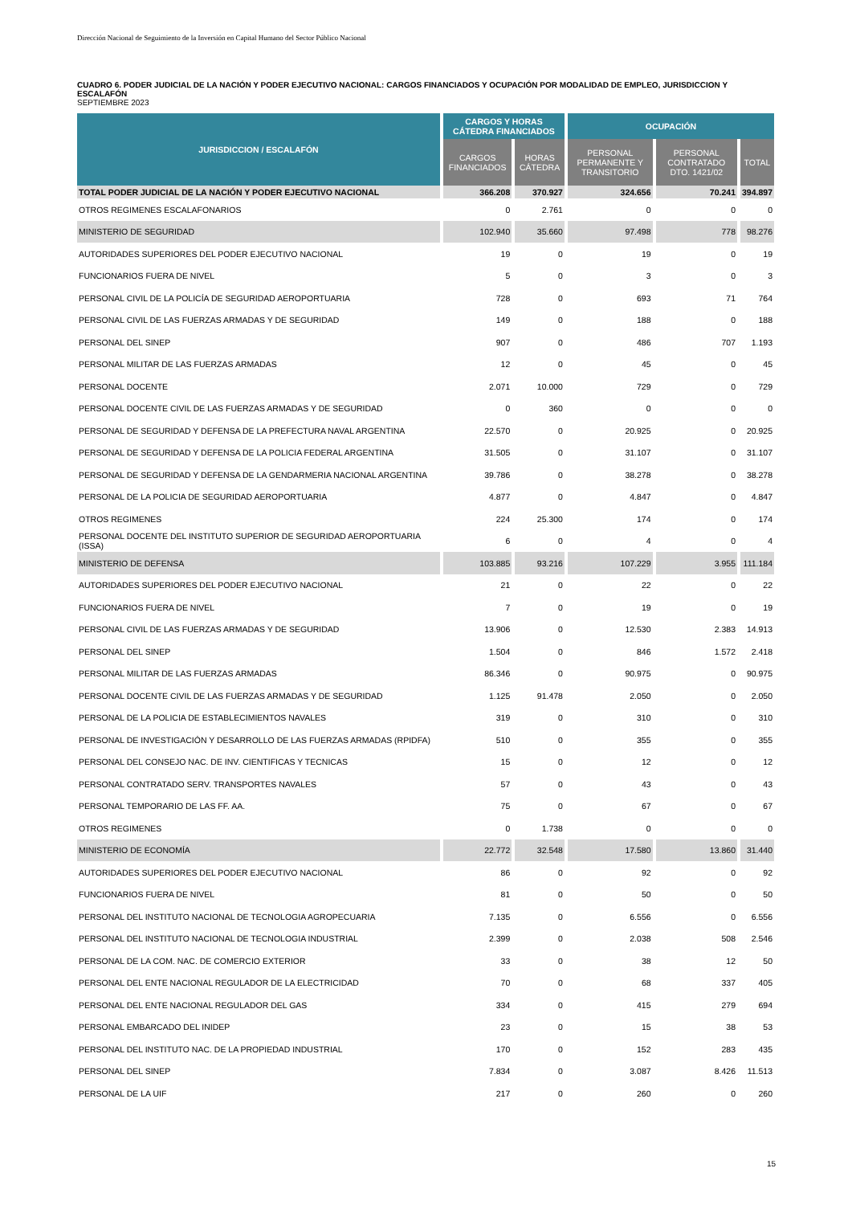Dirección Nacional de Seguimiento de la Inversión en Capital Humano del Sector Público Nacional
CUADRO 6. PODER JUDICIAL DE LA NACIÓN Y PODER EJECUTIVO NACIONAL: CARGOS FINANCIADOS Y OCUPACIÓN POR MODALIDAD DE EMPLEO, JURISDICCION Y ESCALAFÓN
SEPTIEMBRE 2023
| JURISDICCION / ESCALAFÓN | CARGOS Y HORAS CÁTEDRA FINANCIADOS | | OCUPACIÓN | | |
| --- | --- | --- | --- | --- | --- |
| | CARGOS FINANCIADOS | HORAS CÁTEDRA | PERSONAL PERMANENTE Y TRANSITORIO | PERSONAL CONTRATADO DTO. 1421/02 | TOTAL |
| TOTAL PODER JUDICIAL DE LA NACIÓN Y PODER EJECUTIVO NACIONAL | 366.208 | 370.927 | 324.656 | 70.241 | 394.897 |
| OTROS REGIMENES ESCALAFONARIOS | 0 | 2.761 | 0 | 0 | 0 |
| MINISTERIO DE SEGURIDAD | 102.940 | 35.660 | 97.498 | 778 | 98.276 |
| AUTORIDADES SUPERIORES DEL PODER EJECUTIVO NACIONAL | 19 | 0 | 19 | 0 | 19 |
| FUNCIONARIOS FUERA DE NIVEL | 5 | 0 | 3 | 0 | 3 |
| PERSONAL CIVIL DE LA POLICÍA DE SEGURIDAD AEROPORTUARIA | 728 | 0 | 693 | 71 | 764 |
| PERSONAL CIVIL DE LAS FUERZAS ARMADAS Y DE SEGURIDAD | 149 | 0 | 188 | 0 | 188 |
| PERSONAL DEL SINEP | 907 | 0 | 486 | 707 | 1.193 |
| PERSONAL MILITAR DE LAS FUERZAS ARMADAS | 12 | 0 | 45 | 0 | 45 |
| PERSONAL DOCENTE | 2.071 | 10.000 | 729 | 0 | 729 |
| PERSONAL DOCENTE CIVIL DE LAS FUERZAS ARMADAS Y DE SEGURIDAD | 0 | 360 | 0 | 0 | 0 |
| PERSONAL DE SEGURIDAD Y DEFENSA DE LA PREFECTURA NAVAL ARGENTINA | 22.570 | 0 | 20.925 | 0 | 20.925 |
| PERSONAL DE SEGURIDAD Y DEFENSA DE LA POLICIA FEDERAL ARGENTINA | 31.505 | 0 | 31.107 | 0 | 31.107 |
| PERSONAL DE SEGURIDAD Y DEFENSA DE LA GENDARMERIA NACIONAL ARGENTINA | 39.786 | 0 | 38.278 | 0 | 38.278 |
| PERSONAL DE LA POLICIA DE SEGURIDAD AEROPORTUARIA | 4.877 | 0 | 4.847 | 0 | 4.847 |
| OTROS REGIMENES | 224 | 25.300 | 174 | 0 | 174 |
| PERSONAL DOCENTE DEL INSTITUTO SUPERIOR DE SEGURIDAD AEROPORTUARIA (ISSA) | 6 | 0 | 4 | 0 | 4 |
| MINISTERIO DE DEFENSA | 103.885 | 93.216 | 107.229 | 3.955 | 111.184 |
| AUTORIDADES SUPERIORES DEL PODER EJECUTIVO NACIONAL | 21 | 0 | 22 | 0 | 22 |
| FUNCIONARIOS FUERA DE NIVEL | 7 | 0 | 19 | 0 | 19 |
| PERSONAL CIVIL DE LAS FUERZAS ARMADAS Y DE SEGURIDAD | 13.906 | 0 | 12.530 | 2.383 | 14.913 |
| PERSONAL DEL SINEP | 1.504 | 0 | 846 | 1.572 | 2.418 |
| PERSONAL MILITAR DE LAS FUERZAS ARMADAS | 86.346 | 0 | 90.975 | 0 | 90.975 |
| PERSONAL DOCENTE CIVIL DE LAS FUERZAS ARMADAS Y DE SEGURIDAD | 1.125 | 91.478 | 2.050 | 0 | 2.050 |
| PERSONAL DE LA POLICIA DE ESTABLECIMIENTOS NAVALES | 319 | 0 | 310 | 0 | 310 |
| PERSONAL DE INVESTIGACIÓN Y DESARROLLO DE LAS FUERZAS ARMADAS (RPIDFA) | 510 | 0 | 355 | 0 | 355 |
| PERSONAL DEL CONSEJO NAC. DE INV. CIENTIFICAS Y TECNICAS | 15 | 0 | 12 | 0 | 12 |
| PERSONAL CONTRATADO SERV. TRANSPORTES NAVALES | 57 | 0 | 43 | 0 | 43 |
| PERSONAL TEMPORARIO DE LAS FF. AA. | 75 | 0 | 67 | 0 | 67 |
| OTROS REGIMENES | 0 | 1.738 | 0 | 0 | 0 |
| MINISTERIO DE ECONOMÍA | 22.772 | 32.548 | 17.580 | 13.860 | 31.440 |
| AUTORIDADES SUPERIORES DEL PODER EJECUTIVO NACIONAL | 86 | 0 | 92 | 0 | 92 |
| FUNCIONARIOS FUERA DE NIVEL | 81 | 0 | 50 | 0 | 50 |
| PERSONAL DEL INSTITUTO NACIONAL DE TECNOLOGIA AGROPECUARIA | 7.135 | 0 | 6.556 | 0 | 6.556 |
| PERSONAL DEL INSTITUTO NACIONAL DE TECNOLOGIA INDUSTRIAL | 2.399 | 0 | 2.038 | 508 | 2.546 |
| PERSONAL DE LA COM. NAC. DE COMERCIO EXTERIOR | 33 | 0 | 38 | 12 | 50 |
| PERSONAL DEL ENTE NACIONAL REGULADOR DE LA ELECTRICIDAD | 70 | 0 | 68 | 337 | 405 |
| PERSONAL DEL ENTE NACIONAL REGULADOR DEL GAS | 334 | 0 | 415 | 279 | 694 |
| PERSONAL EMBARCADO DEL INIDEP | 23 | 0 | 15 | 38 | 53 |
| PERSONAL DEL INSTITUTO NAC. DE LA PROPIEDAD INDUSTRIAL | 170 | 0 | 152 | 283 | 435 |
| PERSONAL DEL SINEP | 7.834 | 0 | 3.087 | 8.426 | 11.513 |
| PERSONAL DE LA UIF | 217 | 0 | 260 | 0 | 260 |
15